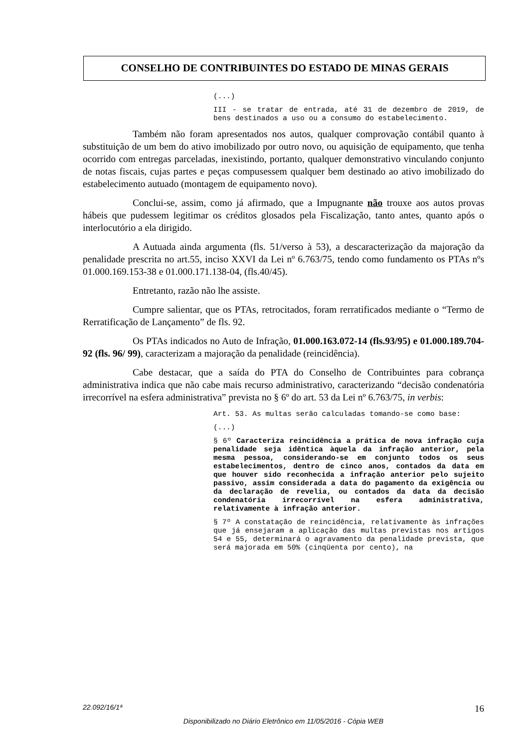CONSELHO DE CONTRIBUINTES DO ESTADO DE MINAS GERAIS
(...)
III - se tratar de entrada, até 31 de dezembro de 2019, de bens destinados a uso ou a consumo do estabelecimento.
Também não foram apresentados nos autos, qualquer comprovação contábil quanto à substituição de um bem do ativo imobilizado por outro novo, ou aquisição de equipamento, que tenha ocorrido com entregas parceladas, inexistindo, portanto, qualquer demonstrativo vinculando conjunto de notas fiscais, cujas partes e peças compusessem qualquer bem destinado ao ativo imobilizado do estabelecimento autuado (montagem de equipamento novo).
Conclui-se, assim, como já afirmado, que a Impugnante não trouxe aos autos provas hábeis que pudessem legitimar os créditos glosados pela Fiscalização, tanto antes, quanto após o interlocutório a ela dirigido.
A Autuada ainda argumenta (fls. 51/verso à 53), a descaracterização da majoração da penalidade prescrita no art.55, inciso XXVI da Lei nº 6.763/75, tendo como fundamento os PTAs nºs 01.000.169.153-38 e 01.000.171.138-04, (fls.40/45).
Entretanto, razão não lhe assiste.
Cumpre salientar, que os PTAs, retrocitados, foram rerratificados mediante o “Termo de Rerratificação de Lançamento” de fls. 92.
Os PTAs indicados no Auto de Infração, 01.000.163.072-14 (fls.93/95) e 01.000.189.704-92 (fls. 96/ 99), caracterizam a majoração da penalidade (reincidência).
Cabe destacar, que a saída do PTA do Conselho de Contribuintes para cobrança administrativa indica que não cabe mais recurso administrativo, caracterizando “decisão condenatória irrecorrível na esfera administrativa” prevista no § 6º do art. 53 da Lei nº 6.763/75, in verbis:
Art. 53. As multas serão calculadas tomando-se como base:
(...)
§ 6º Caracteriza reincidência a prática de nova infração cuja penalidade seja idêntica àquela da infração anterior, pela mesma pessoa, considerando-se em conjunto todos os seus estabelecimentos, dentro de cinco anos, contados da data em que houver sido reconhecida a infração anterior pelo sujeito passivo, assim considerada a data do pagamento da exigência ou da declaração de revelia, ou contados da data da decisão condenatória irrecorrível na esfera administrativa, relativamente à infração anterior.
§ 7º A constatação de reincidência, relativamente às infrações que já ensejaram a aplicação das multas previstas nos artigos 54 e 55, determinará o agravamento da penalidade prevista, que será majorada em 50% (cinqüenta por cento), na
22.092/16/1ª 16
Disponibilizado no Diário Eletrônico em 11/05/2016 - Cópia WEB